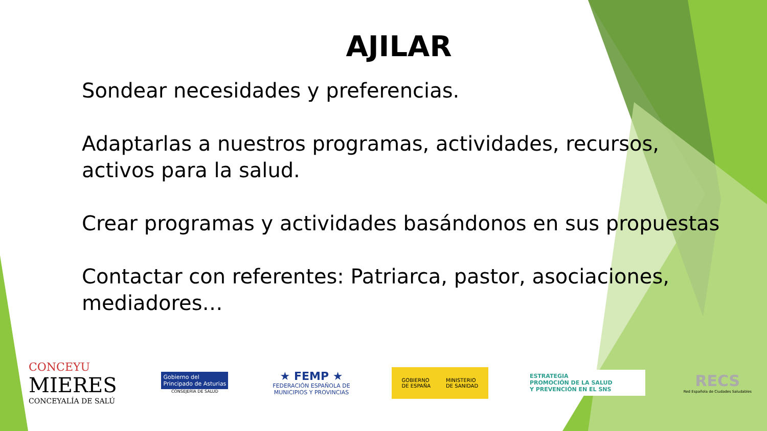AJILAR
Sondear necesidades y preferencias.
Adaptarlas a nuestros programas, actividades, recursos, activos para la salud.
Crear programas y actividades basándonos en sus propuestas
Contactar con referentes: Patriarca, pastor, asociaciones, mediadores…
CONCEYU
MIERES
CONCEYALÍA DE SALÚ
Gobierno del
Principado de Asturias
CONSEJERÍA DE SALUD
★ FEMP ★
FEDERACIÓN ESPAÑOLA DE
MUNICIPIOS Y PROVINCIAS
GOBIERNO
DE ESPAÑA MINISTERIO
DE SANIDAD
ESTRATEGIA
PROMOCIÓN DE LA SALUD
Y PREVENCIÓN EN EL SNS
RECS
Red Española de Ciudades Saludables